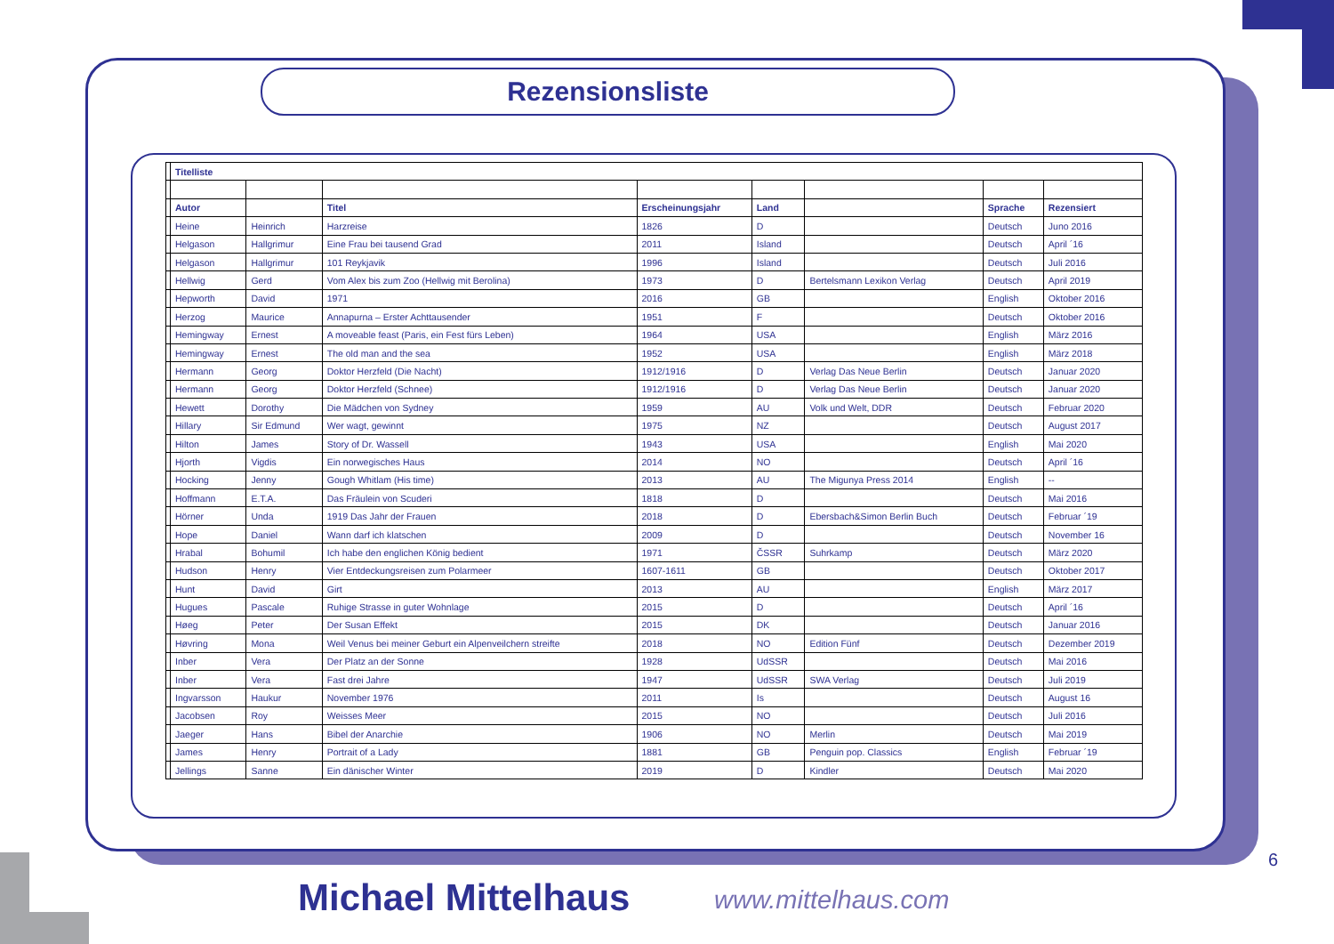Rezensionsliste
| | Titelliste | | | | | | | |
| | Autor | | Titel | Erscheinungsjahr | Land | | Sprache | Rezensiert |
| | Heine | Heinrich | Harzreise | 1826 | D | | Deutsch | Juno 2016 |
| | Helgason | Hallgrimur | Eine Frau bei tausend Grad | 2011 | Island | | Deutsch | April ´16 |
| | Helgason | Hallgrimur | 101 Reykjavik | 1996 | Island | | Deutsch | Juli 2016 |
| | Hellwig | Gerd | Vom Alex bis zum Zoo (Hellwig mit Berolina) | 1973 | D | Bertelsmann Lexikon Verlag | Deutsch | April 2019 |
| | Hepworth | David | 1971 | 2016 | GB | | English | Oktober 2016 |
| | Herzog | Maurice | Annapurna – Erster Achttausender | 1951 | F | | Deutsch | Oktober 2016 |
| | Hemingway | Ernest | A moveable feast (Paris, ein Fest fürs Leben) | 1964 | USA | | English | März 2016 |
| | Hemingway | Ernest | The old man and the sea | 1952 | USA | | English | März 2018 |
| | Hermann | Georg | Doktor Herzfeld (Die Nacht) | 1912/1916 | D | Verlag Das Neue Berlin | Deutsch | Januar 2020 |
| | Hermann | Georg | Doktor Herzfeld (Schnee) | 1912/1916 | D | Verlag Das Neue Berlin | Deutsch | Januar 2020 |
| | Hewett | Dorothy | Die Mädchen von Sydney | 1959 | AU | Volk und Welt, DDR | Deutsch | Februar 2020 |
| | Hillary | Sir Edmund | Wer wagt, gewinnt | 1975 | NZ | | Deutsch | August 2017 |
| | Hilton | James | Story of Dr. Wassell | 1943 | USA | | English | Mai 2020 |
| | Hjorth | Vigdis | Ein norwegisches Haus | 2014 | NO | | Deutsch | April ´16 |
| | Hocking | Jenny | Gough Whitlam (His time) | 2013 | AU | The Migunya Press 2014 | English | -- |
| | Hoffmann | E.T.A. | Das Fräulein von Scuderi | 1818 | D | | Deutsch | Mai 2016 |
| | Hörner | Unda | 1919 Das Jahr der Frauen | 2018 | D | Ebersbach&Simon Berlin Buch | Deutsch | Februar ´19 |
| | Hope | Daniel | Wann darf ich klatschen | 2009 | D | | Deutsch | November 16 |
| | Hrabal | Bohumil | Ich habe den englichen König bedient | 1971 | ČSSR | Suhrkamp | Deutsch | März 2020 |
| | Hudson | Henry | Vier Entdeckungsreisen zum Polarmeer | 1607-1611 | GB | | Deutsch | Oktober 2017 |
| | Hunt | David | Girt | 2013 | AU | | English | März 2017 |
| | Hugues | Pascale | Ruhige Strasse in guter Wohnlage | 2015 | D | | Deutsch | April ´16 |
| | Høeg | Peter | Der Susan Effekt | 2015 | DK | | Deutsch | Januar 2016 |
| | Høvring | Mona | Weil Venus bei meiner Geburt ein Alpenveilchern streifte | 2018 | NO | Edition Fünf | Deutsch | Dezember 2019 |
| | Inber | Vera | Der Platz an der Sonne | 1928 | UdSSR | | Deutsch | Mai 2016 |
| | Inber | Vera | Fast drei Jahre | 1947 | UdSSR | SWA Verlag | Deutsch | Juli 2019 |
| | Ingvarsson | Haukur | November 1976 | 2011 | Is | | Deutsch | August 16 |
| | Jacobsen | Roy | Weisses Meer | 2015 | NO | | Deutsch | Juli 2016 |
| | Jaeger | Hans | Bibel der Anarchie | 1906 | NO | Merlin | Deutsch | Mai 2019 |
| | James | Henry | Portrait of a Lady | 1881 | GB | Penguin pop. Classics | English | Februar ´19 |
| | Jellings | Sanne | Ein dänischer Winter | 2019 | D | Kindler | Deutsch | Mai 2020 |
6
Michael Mittelhaus www.mittelhaus.com